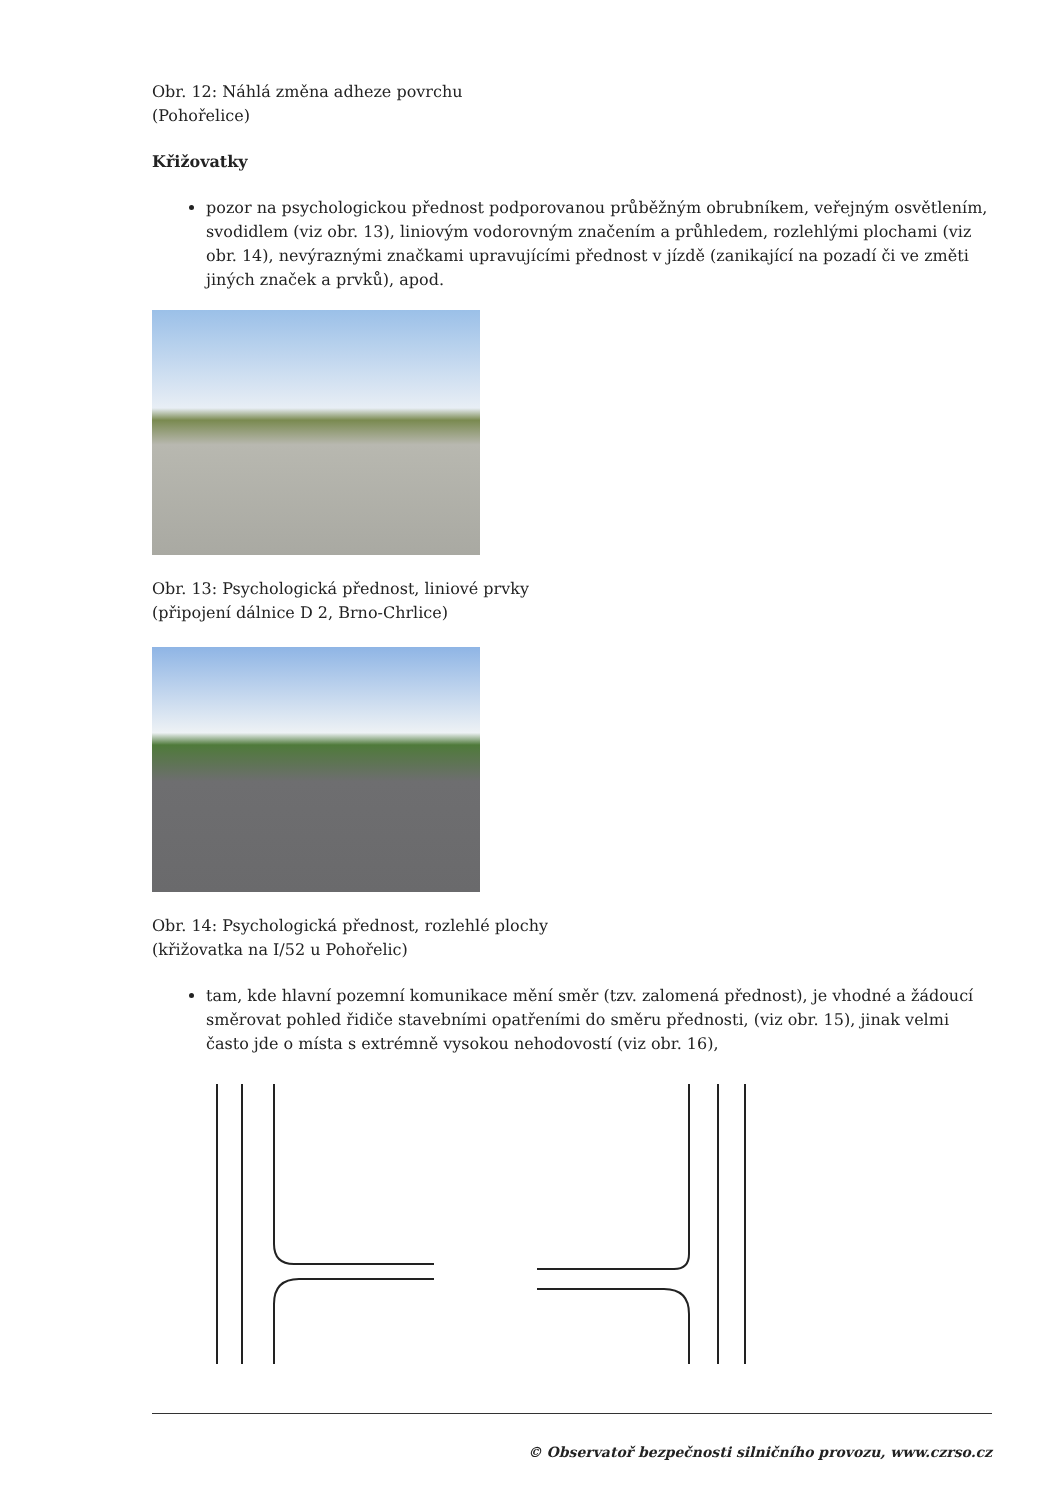Obr. 12: Náhlá změna adheze povrchu
(Pohořelice)
Křižovatky
pozor na psychologickou přednost podporovanou průběžným obrubníkem, veřejným osvětlením, svodidlem (viz obr. 13), liniovým vodorovným značením a průhledem, rozlehlými plochami (viz obr. 14), nevýraznými značkami upravujícími přednost v jízdě (zanikající na pozadí či ve změti jiných značek a prvků), apod.
Obr. 13: Psychologická přednost, liniové prvky
(připojení dálnice D 2, Brno-Chrlice)
Obr. 14: Psychologická přednost, rozlehlé plochy
(křižovatka na I/52 u Pohořelic)
tam, kde hlavní pozemní komunikace mění směr (tzv. zalomená přednost), je vhodné a žádoucí směrovat pohled řidiče stavebními opatřeními do směru přednosti, (viz obr. 15), jinak velmi často jde o místa s extrémně vysokou nehodovostí (viz obr. 16),
© Observatoř bezpečnosti silničního provozu, www.czrso.cz